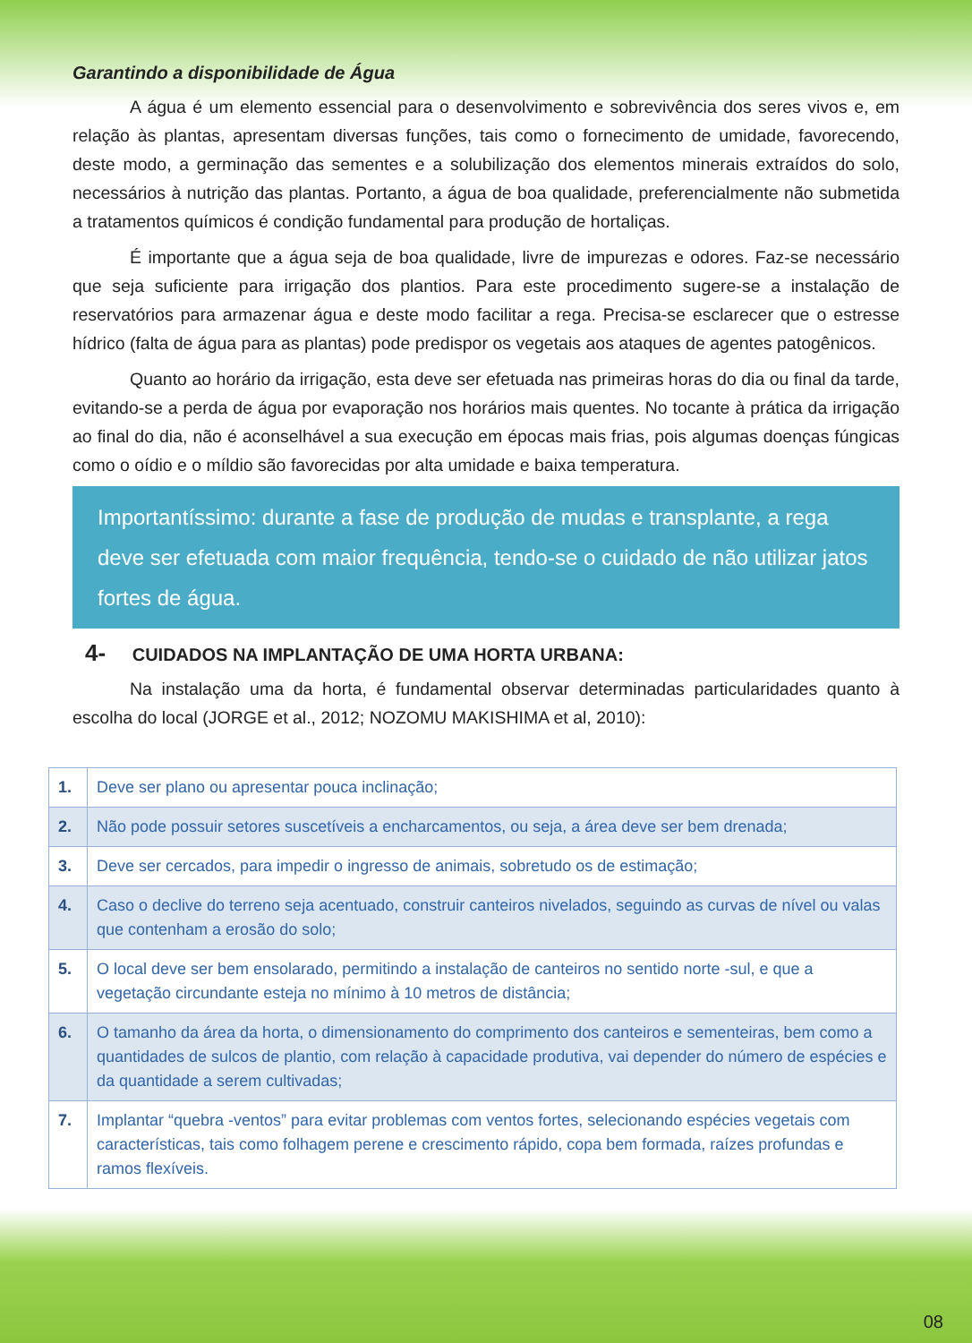Garantindo a disponibilidade de Água
A água é um elemento essencial para o desenvolvimento e sobrevivência dos seres vivos e, em relação às plantas, apresentam diversas funções, tais como o fornecimento de umidade, favorecendo, deste modo, a germinação das sementes e a solubilização dos elementos minerais extraídos do solo, necessários à nutrição das plantas. Portanto, a água de boa qualidade, preferencialmente não submetida a tratamentos químicos é condição fundamental para produção de hortaliças.
É importante que a água seja de boa qualidade, livre de impurezas e odores. Faz-se necessário que seja suficiente para irrigação dos plantios. Para este procedimento sugere-se a instalação de reservatórios para armazenar água e deste modo facilitar a rega. Precisa-se esclarecer que o estresse hídrico (falta de água para as plantas) pode predispor os vegetais aos ataques de agentes patogênicos.
Quanto ao horário da irrigação, esta deve ser efetuada nas primeiras horas do dia ou final da tarde, evitando-se a perda de água por evaporação nos horários mais quentes. No tocante à prática da irrigação ao final do dia, não é aconselhável a sua execução em épocas mais frias, pois algumas doenças fúngicas como o oídio e o míldio são favorecidas por alta umidade e baixa temperatura.
Importantíssimo: durante a fase de produção de mudas e transplante, a rega deve ser efetuada com maior frequência, tendo-se o cuidado de não utilizar jatos fortes de água.
4- CUIDADOS NA IMPLANTAÇÃO DE UMA HORTA URBANA:
Na instalação uma da horta, é fundamental observar determinadas particularidades quanto à escolha do local (JORGE et al., 2012; NOZOMU MAKISHIMA et al, 2010):
| 1. | Deve ser plano ou apresentar pouca inclinação; |
| 2. | Não pode possuir setores suscetíveis a encharcamentos, ou seja, a área deve ser bem drenada; |
| 3. | Deve ser cercados, para impedir o ingresso de animais, sobretudo os de estimação; |
| 4. | Caso o declive do terreno seja acentuado, construir canteiros nivelados, seguindo as curvas de nível ou valas que contenham a erosão do solo; |
| 5. | O local deve ser bem ensolarado, permitindo a instalação de canteiros no sentido norte -sul, e que a vegetação circundante esteja no mínimo à 10 metros de distância; |
| 6. | O tamanho da área da horta, o dimensionamento do comprimento dos canteiros e sementeiras, bem como a quantidades de sulcos de plantio, com relação à capacidade produtiva, vai depender do número de espécies e da quantidade a serem cultivadas; |
| 7. | Implantar “quebra -ventos” para evitar problemas com ventos fortes, selecionando espécies vegetais com características, tais como folhagem perene e crescimento rápido, copa bem formada, raízes profundas e ramos flexíveis. |
08